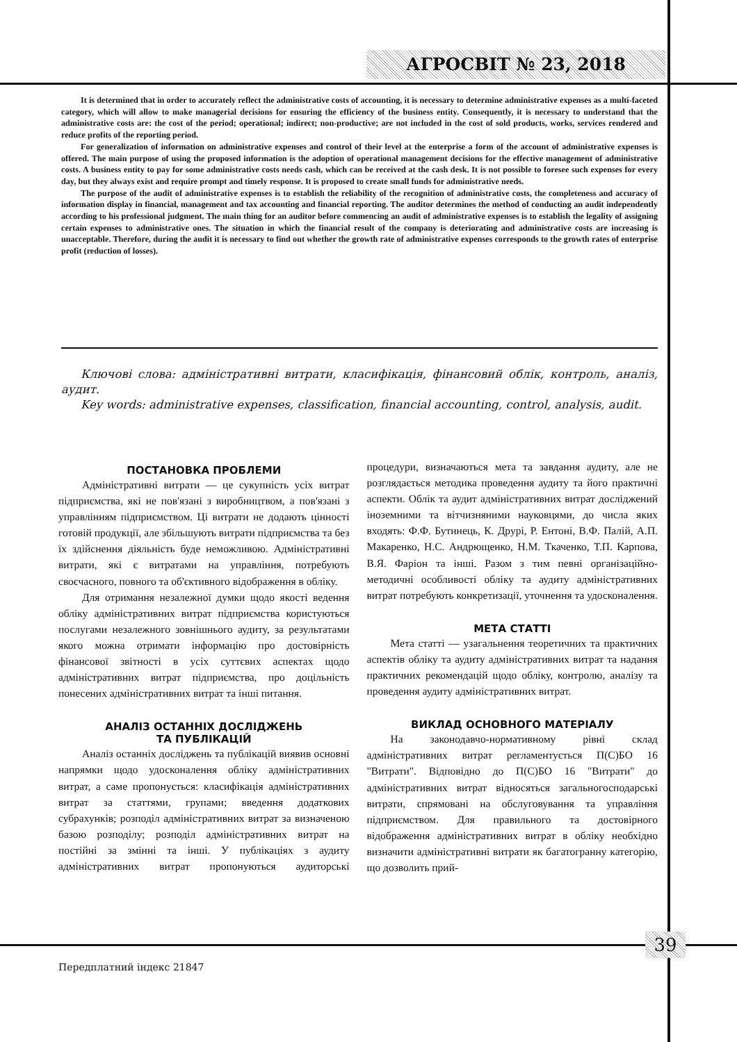АГРОСВІТ № 23, 2018
It is determined that in order to accurately reflect the administrative costs of accounting, it is necessary to determine administrative expenses as a multi-faceted category, which will allow to make managerial decisions for ensuring the efficiency of the business entity. Consequently, it is necessary to understand that the administrative costs are: the cost of the period; operational; indirect; non-productive; are not included in the cost of sold products, works, services rendered and reduce profits of the reporting period.
For generalization of information on administrative expenses and control of their level at the enterprise a form of the account of administrative expenses is offered. The main purpose of using the proposed information is the adoption of operational management decisions for the effective management of administrative costs. A business entity to pay for some administrative costs needs cash, which can be received at the cash desk. It is not possible to foresee such expenses for every day, but they always exist and require prompt and timely response. It is proposed to create small funds for administrative needs.
The purpose of the audit of administrative expenses is to establish the reliability of the recognition of administrative costs, the completeness and accuracy of information display in financial, management and tax accounting and financial reporting. The auditor determines the method of conducting an audit independently according to his professional judgment. The main thing for an auditor before commencing an audit of administrative expenses is to establish the legality of assigning certain expenses to administrative ones. The situation in which the financial result of the company is deteriorating and administrative costs are increasing is unacceptable. Therefore, during the audit it is necessary to find out whether the growth rate of administrative expenses corresponds to the growth rates of enterprise profit (reduction of losses).
Ключові слова: адміністративні витрати, класифікація, фінансовий облік, контроль, аналіз, аудит.
Key words: administrative expenses, classification, financial accounting, control, analysis, audit.
ПОСТАНОВКА ПРОБЛЕМИ
Адміністративні витрати — це сукупність усіх витрат підприємства, які не пов'язані з виробництвом, а пов'язані з управлінням підприємством. Ці витрати не додають цінності готовій продукції, але збільшують витрати підприємства та без їх здійснення діяльність буде неможливою. Адміністративні витрати, які є витратами на управління, потребують своєчасного, повного та об'єктивного відображення в обліку.
Для отримання незалежної думки щодо якості ведення обліку адміністративних витрат підприємства користуються послугами незалежного зовнішнього аудиту, за результатами якого можна отримати інформацію про достовірність фінансової звітності в усіх суттєвих аспектах щодо адміністративних витрат підприємства, про доцільність понесених адміністративних витрат та інші питання.
АНАЛІЗ ОСТАННІХ ДОСЛІДЖЕНЬ
ТА ПУБЛІКАЦІЙ
Аналіз останніх досліджень та публікацій виявив основні напрямки щодо удосконалення обліку адміністративних витрат, а саме пропонується: класифікація адміністративних витрат за статтями, групами; введення додаткових субрахунків; розподіл адміністративних витрат за визначеною базою розподілу; розподіл адміністративних витрат на постійні за змінні та інші. У публікаціях з аудиту адміністративних витрат пропонуються аудиторські процедури, визначаються мета та завдання аудиту, але не розглядається методика проведення аудиту та його практичні аспекти. Облік та аудит адміністративних витрат досліджений іноземними та вітчизняними науковцями, до числа яких входять: Ф.Ф. Бутинець, К. Друрі, Р. Ентоні, В.Ф. Палій, А.П. Макаренко, Н.С. Андрющенко, Н.М. Ткаченко, Т.П. Карпова, В.Я. Фаріон та інші. Разом з тим певні організаційно-методичні особливості обліку та аудиту адміністративних витрат потребують конкретизації, уточнення та удосконалення.
МЕТА СТАТТІ
Мета статті — узагальнення теоретичних та практичних аспектів обліку та аудиту адміністративних витрат та надання практичних рекомендацій щодо обліку, контролю, аналізу та проведення аудиту адміністративних витрат.
ВИКЛАД ОСНОВНОГО МАТЕРІАЛУ
На законодавчо-нормативному рівні склад адміністративних витрат регламентується П(С)БО 16 "Витрати". Відповідно до П(С)БО 16 "Витрати" до адміністративних витрат відносяться загальногосподарські витрати, спрямовані на обслуговування та управління підприємством. Для правильного та достовірного відображення адміністративних витрат в обліку необхідно визначити адміністративні витрати як багатогранну категорію, що дозволить прий-
39
Передплатний індекс 21847